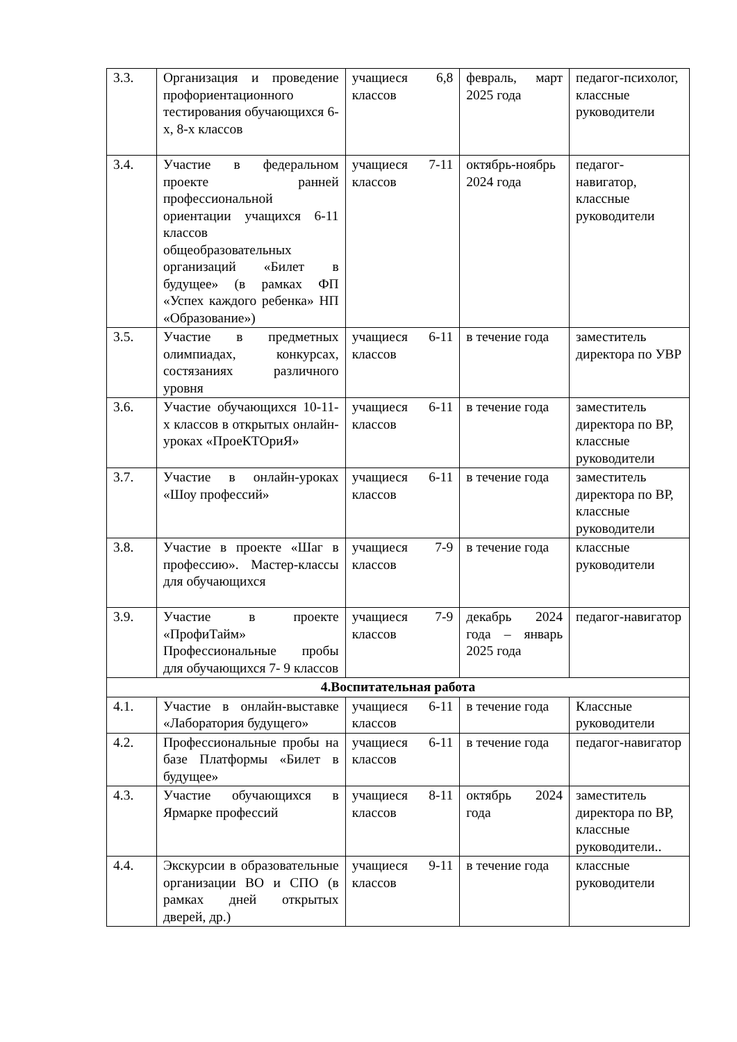| 3.3. | Организация и проведение профориентационного тестирования обучающихся 6-х, 8-х классов | учащиеся 6,8 классов | февраль, март 2025 года | педагог-психолог, классные руководители |
| 3.4. | Участие в федеральном проекте ранней профессиональной ориентации учащихся 6-11 классов общеобразовательных организаций «Билет в будущее» (в рамках ФП «Успех каждого ребенка» НП «Образование») | учащиеся 7-11 классов | октябрь-ноябрь 2024 года | педагог-навигатор, классные руководители |
| 3.5. | Участие в предметных олимпиадах, конкурсах, состязаниях различного уровня | учащиеся 6-11 классов | в течение года | заместитель директора по УВР |
| 3.6. | Участие обучающихся 10-11-х классов в открытых онлайн-уроках «ПроеКТОриЯ» | учащиеся 6-11 классов | в течение года | заместитель директора по ВР, классные руководители |
| 3.7. | Участие в онлайн-уроках «Шоу профессий» | учащиеся 6-11 классов | в течение года | заместитель директора по ВР, классные руководители |
| 3.8. | Участие в проекте «Шаг в профессию». Мастер-классы для обучающихся | учащиеся 7-9 классов | в течение года | классные руководители |
| 3.9. | Участие в проекте «ПрофиТайм» Профессиональные пробы для обучающихся 7- 9 классов | учащиеся 7-9 классов | декабрь 2024 года – январь 2025 года | педагог-навигатор |
| 4.Воспитательная работа | | | | |
| 4.1. | Участие в онлайн-выставке «Лаборатория будущего» | учащиеся 6-11 классов | в течение года | Классные руководители |
| 4.2. | Профессиональные пробы на базе Платформы «Билет в будущее» | учащиеся 6-11 классов | в течение года | педагог-навигатор |
| 4.3. | Участие обучающихся в Ярмарке профессий | учащиеся 8-11 классов | октябрь 2024 года | заместитель директора по ВР, классные руководители.. |
| 4.4. | Экскурсии в образовательные организации ВО и СПО (в рамках дней открытых дверей, др.) | учащиеся 9-11 классов | в течение года | классные руководители |